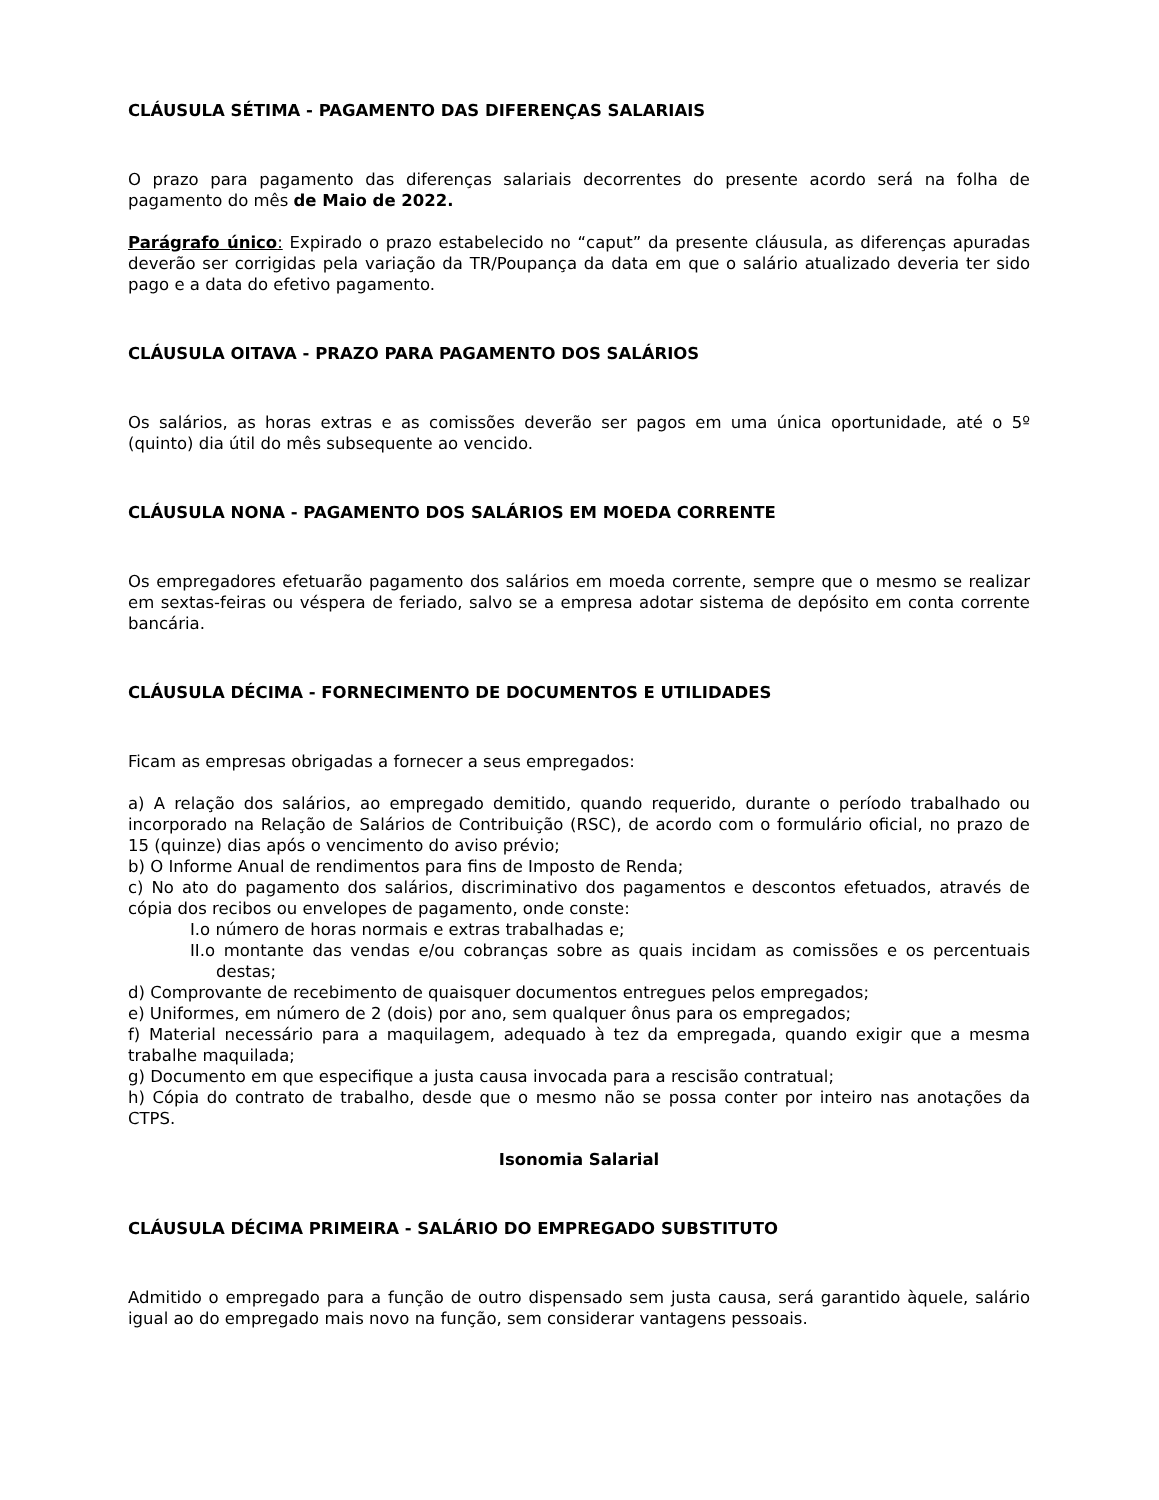CLÁUSULA SÉTIMA - PAGAMENTO DAS DIFERENÇAS SALARIAIS
O prazo para pagamento das diferenças salariais decorrentes do presente acordo será na folha de pagamento do mês de Maio de 2022.
Parágrafo único: Expirado o prazo estabelecido no “caput” da presente cláusula, as diferenças apuradas deverão ser corrigidas pela variação da TR/Poupança da data em que o salário atualizado deveria ter sido pago e a data do efetivo pagamento.
CLÁUSULA OITAVA - PRAZO PARA PAGAMENTO DOS SALÁRIOS
Os salários, as horas extras e as comissões deverão ser pagos em uma única oportunidade, até o 5º (quinto) dia útil do mês subsequente ao vencido.
CLÁUSULA NONA - PAGAMENTO DOS SALÁRIOS EM MOEDA CORRENTE
Os empregadores efetuarão pagamento dos salários em moeda corrente, sempre que o mesmo se realizar em sextas-feiras ou véspera de feriado, salvo se a empresa adotar sistema de depósito em conta corrente bancária.
CLÁUSULA DÉCIMA - FORNECIMENTO DE DOCUMENTOS E UTILIDADES
Ficam as empresas obrigadas a fornecer a seus empregados:
a) A relação dos salários, ao empregado demitido, quando requerido, durante o período trabalhado ou incorporado na Relação de Salários de Contribuição (RSC), de acordo com o formulário oficial, no prazo de 15 (quinze) dias após o vencimento do aviso prévio;
b) O Informe Anual de rendimentos para fins de Imposto de Renda;
c) No ato do pagamento dos salários, discriminativo dos pagamentos e descontos efetuados, através de cópia dos recibos ou envelopes de pagamento, onde conste:
I.o número de horas normais e extras trabalhadas e;
II.o montante das vendas e/ou cobranças sobre as quais incidam as comissões e os percentuais destas;
d) Comprovante de recebimento de quaisquer documentos entregues pelos empregados;
e) Uniformes, em número de 2 (dois) por ano, sem qualquer ônus para os empregados;
f) Material necessário para a maquilagem, adequado à tez da empregada, quando exigir que a mesma trabalhe maquilada;
g) Documento em que especifique a justa causa invocada para a rescisão contratual;
h) Cópia do contrato de trabalho, desde que o mesmo não se possa conter por inteiro nas anotações da CTPS.
Isonomia Salarial
CLÁUSULA DÉCIMA PRIMEIRA - SALÁRIO DO EMPREGADO SUBSTITUTO
Admitido o empregado para a função de outro dispensado sem justa causa, será garantido àquele, salário igual ao do empregado mais novo na função, sem considerar vantagens pessoais.